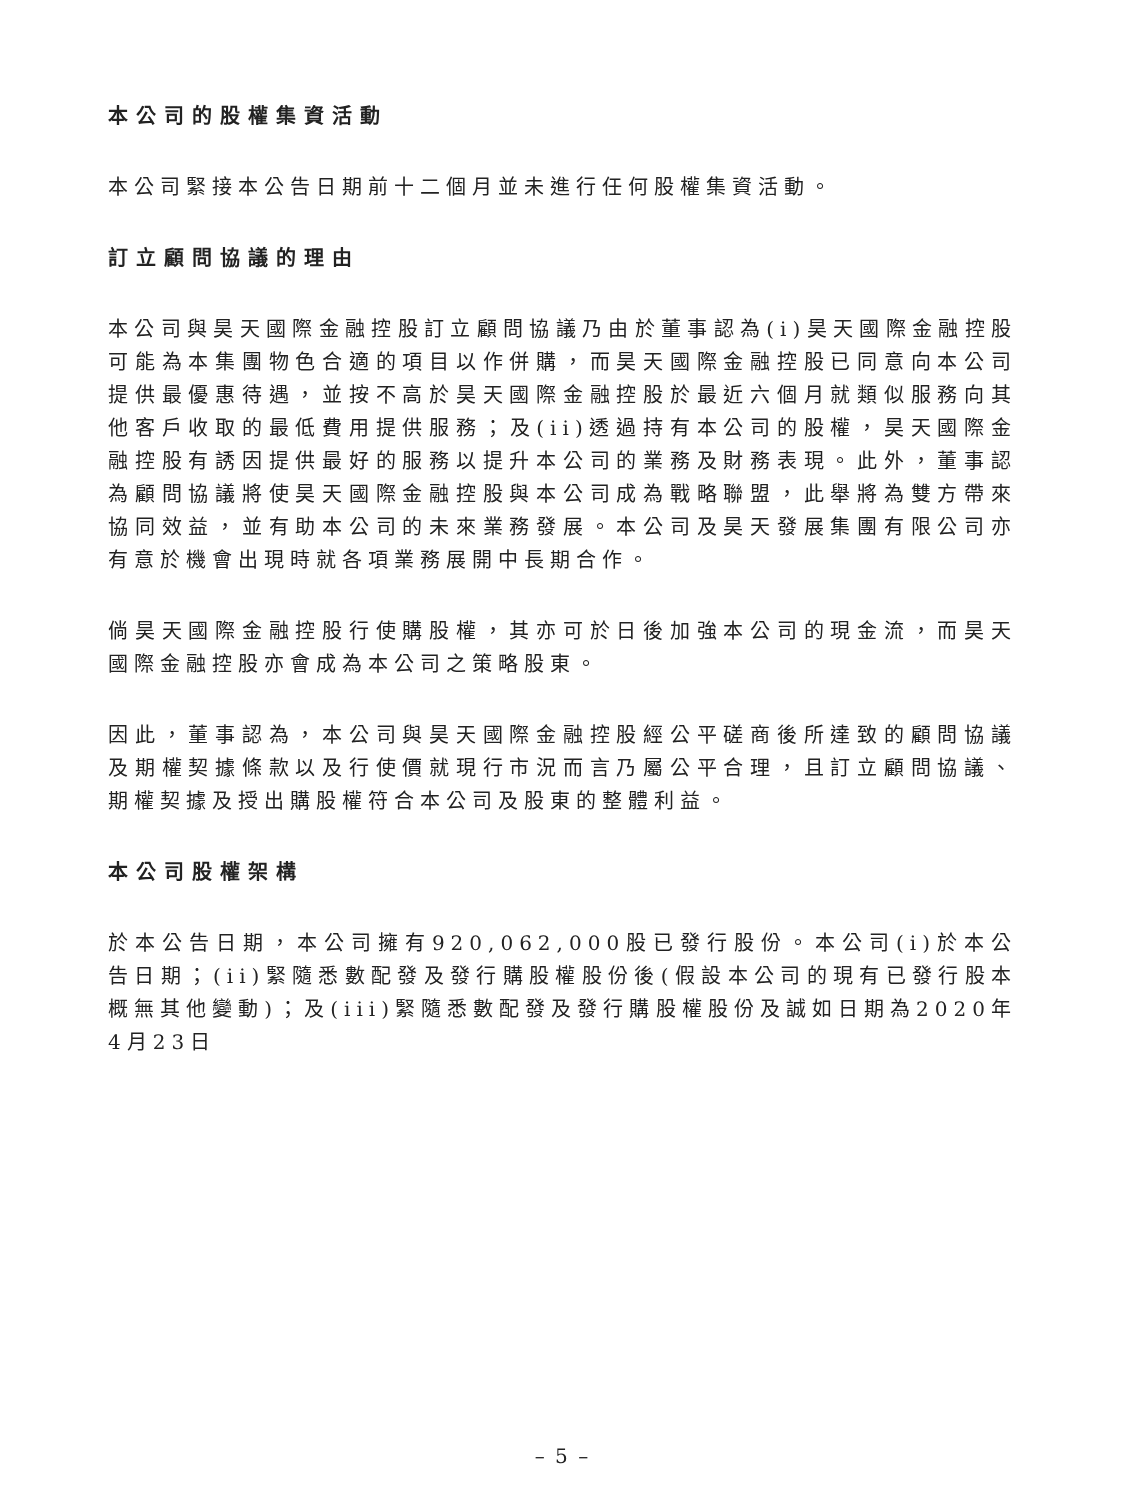本公司的股權集資活動
本公司緊接本公告日期前十二個月並未進行任何股權集資活動。
訂立顧問協議的理由
本公司與昊天國際金融控股訂立顧問協議乃由於董事認為(i)昊天國際金融控股可能為本集團物色合適的項目以作併購，而昊天國際金融控股已同意向本公司提供最優惠待遇，並按不高於昊天國際金融控股於最近六個月就類似服務向其他客戶收取的最低費用提供服務；及(ii)透過持有本公司的股權，昊天國際金融控股有誘因提供最好的服務以提升本公司的業務及財務表現。此外，董事認為顧問協議將使昊天國際金融控股與本公司成為戰略聯盟，此舉將為雙方帶來協同效益，並有助本公司的未來業務發展。本公司及昊天發展集團有限公司亦有意於機會出現時就各項業務展開中長期合作。
倘昊天國際金融控股行使購股權，其亦可於日後加強本公司的現金流，而昊天國際金融控股亦會成為本公司之策略股東。
因此，董事認為，本公司與昊天國際金融控股經公平磋商後所達致的顧問協議及期權契據條款以及行使價就現行市況而言乃屬公平合理，且訂立顧問協議、期權契據及授出購股權符合本公司及股東的整體利益。
本公司股權架構
於本公告日期，本公司擁有920,062,000股已發行股份。本公司(i)於本公告日期；(ii)緊隨悉數配發及發行購股權股份後(假設本公司的現有已發行股本概無其他變動)；及(iii)緊隨悉數配發及發行購股權股份及誠如日期為2020年4月23日
– 5 –